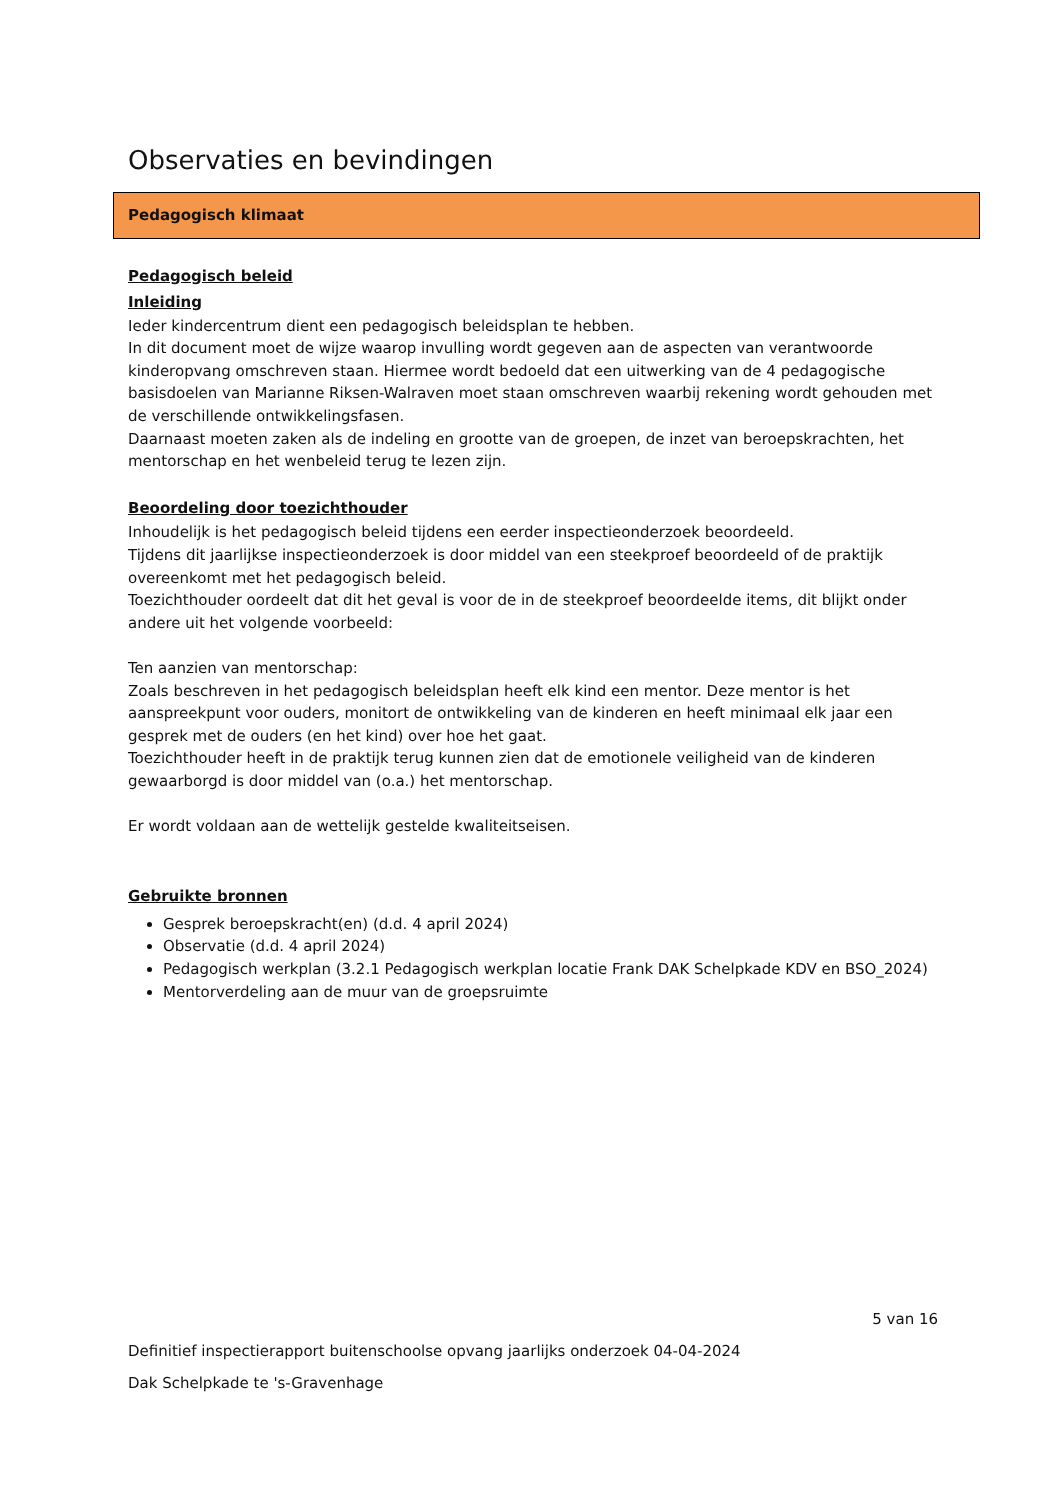Observaties en bevindingen
Pedagogisch klimaat
Pedagogisch beleid
Inleiding
Ieder kindercentrum dient een pedagogisch beleidsplan te hebben.
In dit document moet de wijze waarop invulling wordt gegeven aan de aspecten van verantwoorde kinderopvang omschreven staan. Hiermee wordt bedoeld dat een uitwerking van de 4 pedagogische basisdoelen van Marianne Riksen-Walraven moet staan omschreven waarbij rekening wordt gehouden met de verschillende ontwikkelingsfasen.
Daarnaast moeten zaken als de indeling en grootte van de groepen, de inzet van beroepskrachten, het mentorschap en het wenbeleid terug te lezen zijn.
Beoordeling door toezichthouder
Inhoudelijk is het pedagogisch beleid tijdens een eerder inspectieonderzoek beoordeeld.
Tijdens dit jaarlijkse inspectieonderzoek is door middel van een steekproef beoordeeld of de praktijk overeenkomt met het pedagogisch beleid.
Toezichthouder oordeelt dat dit het geval is voor de in de steekproef beoordeelde items, dit blijkt onder andere uit het volgende voorbeeld:
Ten aanzien van mentorschap:
Zoals beschreven in het pedagogisch beleidsplan heeft elk kind een mentor. Deze mentor is het aanspreekpunt voor ouders, monitort de ontwikkeling van de kinderen en heeft minimaal elk jaar een gesprek met de ouders (en het kind) over hoe het gaat.
Toezichthouder heeft in de praktijk terug kunnen zien dat de emotionele veiligheid van de kinderen gewaarborgd is door middel van (o.a.) het mentorschap.
Er wordt voldaan aan de wettelijk gestelde kwaliteitseisen.
Gebruikte bronnen
Gesprek beroepskracht(en) (d.d. 4 april 2024)
Observatie (d.d. 4 april 2024)
Pedagogisch werkplan (3.2.1 Pedagogisch werkplan locatie Frank DAK Schelpkade KDV en BSO_2024)
Mentorverdeling aan de muur van de groepsruimte
5 van 16
Definitief inspectierapport buitenschoolse opvang jaarlijks onderzoek 04-04-2024
Dak Schelpkade te 's-Gravenhage